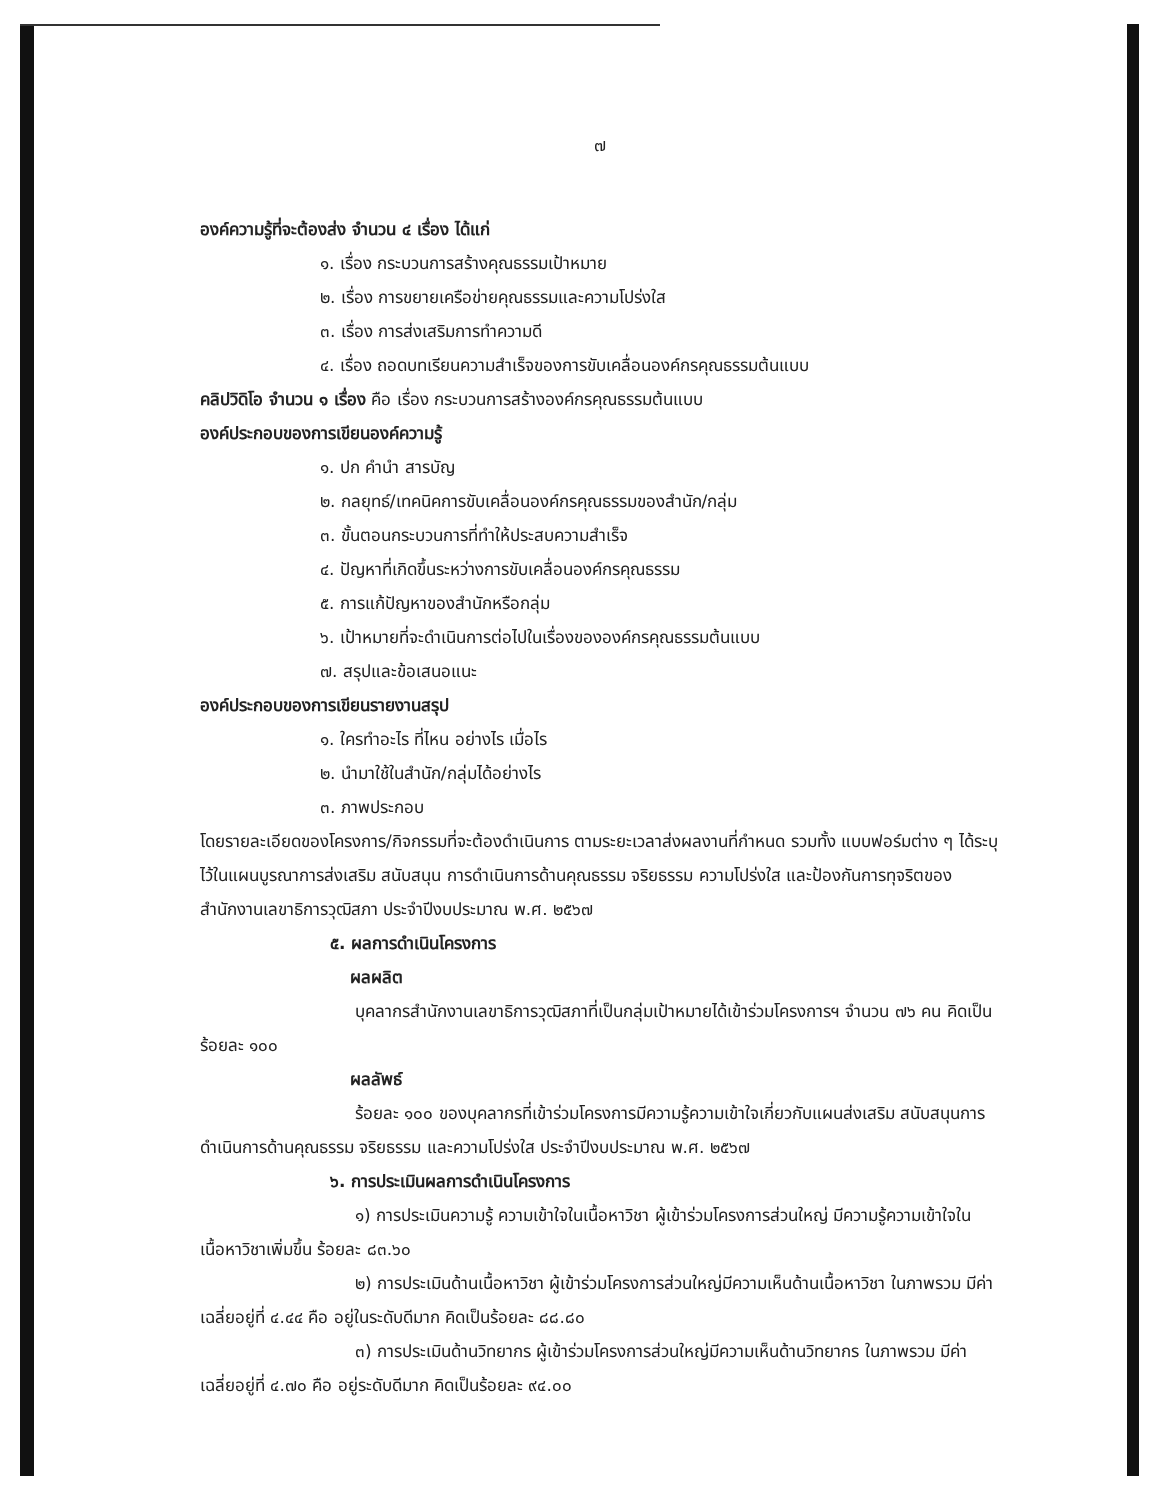๗
องค์ความรู้ที่จะต้องส่ง จำนวน ๔ เรื่อง ได้แก่
๑. เรื่อง กระบวนการสร้างคุณธรรมเป้าหมาย
๒. เรื่อง การขยายเครือข่ายคุณธรรมและความโปร่งใส
๓. เรื่อง การส่งเสริมการทำความดี
๔. เรื่อง ถอดบทเรียนความสำเร็จของการขับเคลื่อนองค์กรคุณธรรมต้นแบบ
คลิปวิดิโอ จำนวน ๑ เรื่อง คือ เรื่อง กระบวนการสร้างองค์กรคุณธรรมต้นแบบ
องค์ประกอบของการเขียนองค์ความรู้
๑. ปก คำนำ สารบัญ
๒. กลยุทธ์/เทคนิคการขับเคลื่อนองค์กรคุณธรรมของสำนัก/กลุ่ม
๓. ขั้นตอนกระบวนการที่ทำให้ประสบความสำเร็จ
๔. ปัญหาที่เกิดขึ้นระหว่างการขับเคลื่อนองค์กรคุณธรรม
๕. การแก้ปัญหาของสำนักหรือกลุ่ม
๖. เป้าหมายที่จะดำเนินการต่อไปในเรื่องขององค์กรคุณธรรมต้นแบบ
๗. สรุปและข้อเสนอแนะ
องค์ประกอบของการเขียนรายงานสรุป
๑. ใครทำอะไร ที่ไหน อย่างไร เมื่อไร
๒. นำมาใช้ในสำนัก/กลุ่มได้อย่างไร
๓. ภาพประกอบ
โดยรายละเอียดของโครงการ/กิจกรรมที่จะต้องดำเนินการ ตามระยะเวลาส่งผลงานที่กำหนด รวมทั้ง แบบฟอร์มต่าง ๆ ได้ระบุไว้ในแผนบูรณาการส่งเสริม สนับสนุน การดำเนินการด้านคุณธรรม จริยธรรม ความโปร่งใส และป้องกันการทุจริตของสำนักงานเลขาธิการวุฒิสภา ประจำปีงบประมาณ พ.ศ. ๒๕๖๗
๕. ผลการดำเนินโครงการ
ผลผลิต
บุคลากรสำนักงานเลขาธิการวุฒิสภาที่เป็นกลุ่มเป้าหมายได้เข้าร่วมโครงการฯ จำนวน ๗๖ คน คิดเป็นร้อยละ ๑๐๐
ผลลัพธ์
ร้อยละ ๑๐๐ ของบุคลากรที่เข้าร่วมโครงการมีความรู้ความเข้าใจเกี่ยวกับแผนส่งเสริม สนับสนุนการดำเนินการด้านคุณธรรม จริยธรรม และความโปร่งใส ประจำปีงบประมาณ พ.ศ. ๒๕๖๗
๖. การประเมินผลการดำเนินโครงการ
๑) การประเมินความรู้ ความเข้าใจในเนื้อหาวิชา ผู้เข้าร่วมโครงการส่วนใหญ่ มีความรู้ความเข้าใจในเนื้อหาวิชาเพิ่มขึ้น ร้อยละ ๘๓.๖๐
๒) การประเมินด้านเนื้อหาวิชา ผู้เข้าร่วมโครงการส่วนใหญ่มีความเห็นด้านเนื้อหาวิชา ในภาพรวม มีค่าเฉลี่ยอยู่ที่ ๔.๔๔ คือ อยู่ในระดับดีมาก คิดเป็นร้อยละ ๘๘.๘๐
๓) การประเมินด้านวิทยากร ผู้เข้าร่วมโครงการส่วนใหญ่มีความเห็นด้านวิทยากร ในภาพรวม มีค่าเฉลี่ยอยู่ที่ ๔.๗๐ คือ อยู่ระดับดีมาก คิดเป็นร้อยละ ๙๔.๐๐